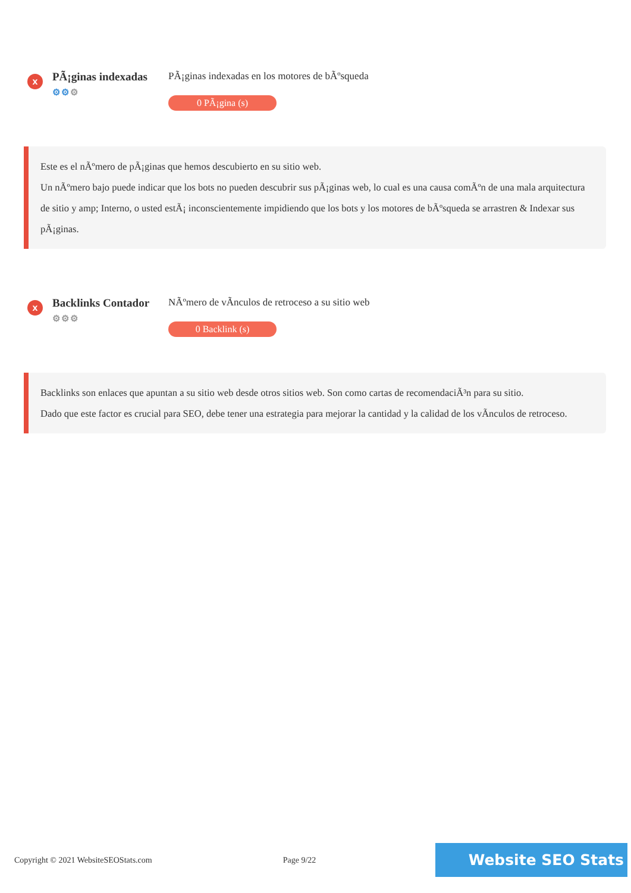x
PÃ¡ginas indexadas
⚙⚙⚙
PÃ¡ginas indexadas en los motores de bÃºsqueda
0 PÃ¡gina (s)
Este es el nÃºmero de pÃ¡ginas que hemos descubierto en su sitio web.
Un nÃºmero bajo puede indicar que los bots no pueden descubrir sus pÃ¡ginas web, lo cual es una causa comÃºn de una mala arquitectura de sitio y amp; Interno, o usted estÃ¡ inconscientemente impidiendo que los bots y los motores de bÃºsqueda se arrastren & Indexar sus pÃ¡ginas.
x
Backlinks Contador
⚙⚙⚙
NÃºmero de vÃnculos de retroceso a su sitio web
0 Backlink (s)
Backlinks son enlaces que apuntan a su sitio web desde otros sitios web. Son como cartas de recomendaciÃ³n para su sitio.
Dado que este factor es crucial para SEO, debe tener una estrategia para mejorar la cantidad y la calidad de los vÃnculos de retroceso.
Copyright © 2021 WebsiteSEOStats.com Page 9/22 Website SEO Stats